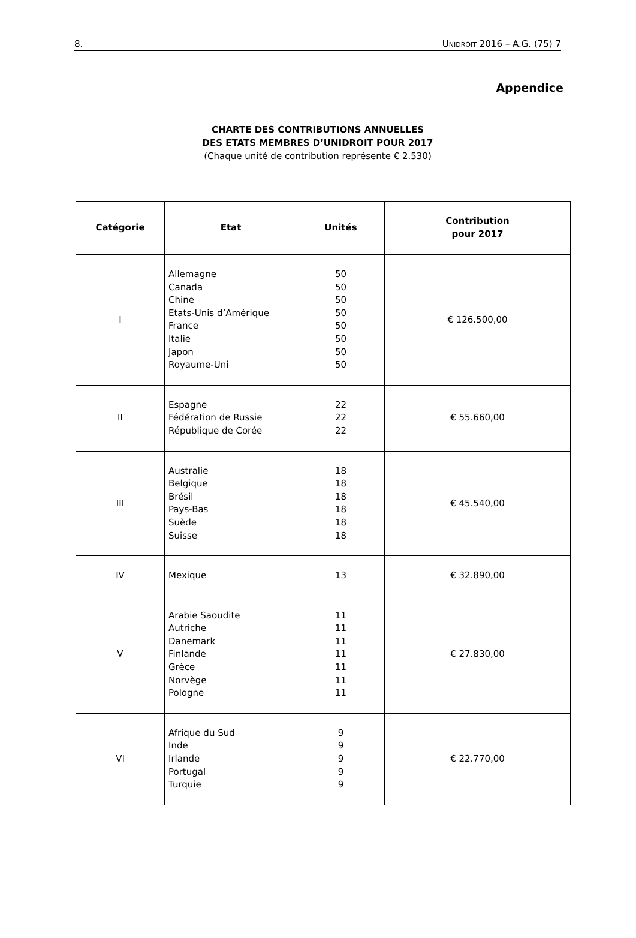8. UNIDROIT 2016 – A.G. (75) 7
Appendice
CHARTE DES CONTRIBUTIONS ANNUELLES
DES ETATS MEMBRES D’UNIDROIT POUR 2017
(Chaque unité de contribution représente € 2.530)
| Catégorie | Etat | Unités | Contribution pour 2017 |
| --- | --- | --- | --- |
| I | Allemagne Canada Chine Etats-Unis d’Amérique France Italie Japon Royaume-Uni | 50 50 50 50 50 50 50 50 | € 126.500,00 |
| II | Espagne Fédération de Russie République de Corée | 22 22 22 | € 55.660,00 |
| III | Australie Belgique Brésil Pays-Bas Suède Suisse | 18 18 18 18 18 18 | € 45.540,00 |
| IV | Mexique | 13 | € 32.890,00 |
| V | Arabie Saoudite Autriche Danemark Finlande Grèce Norvège Pologne | 11 11 11 11 11 11 11 | € 27.830,00 |
| VI | Afrique du Sud Inde Irlande Portugal Turquie | 9 9 9 9 9 | € 22.770,00 |